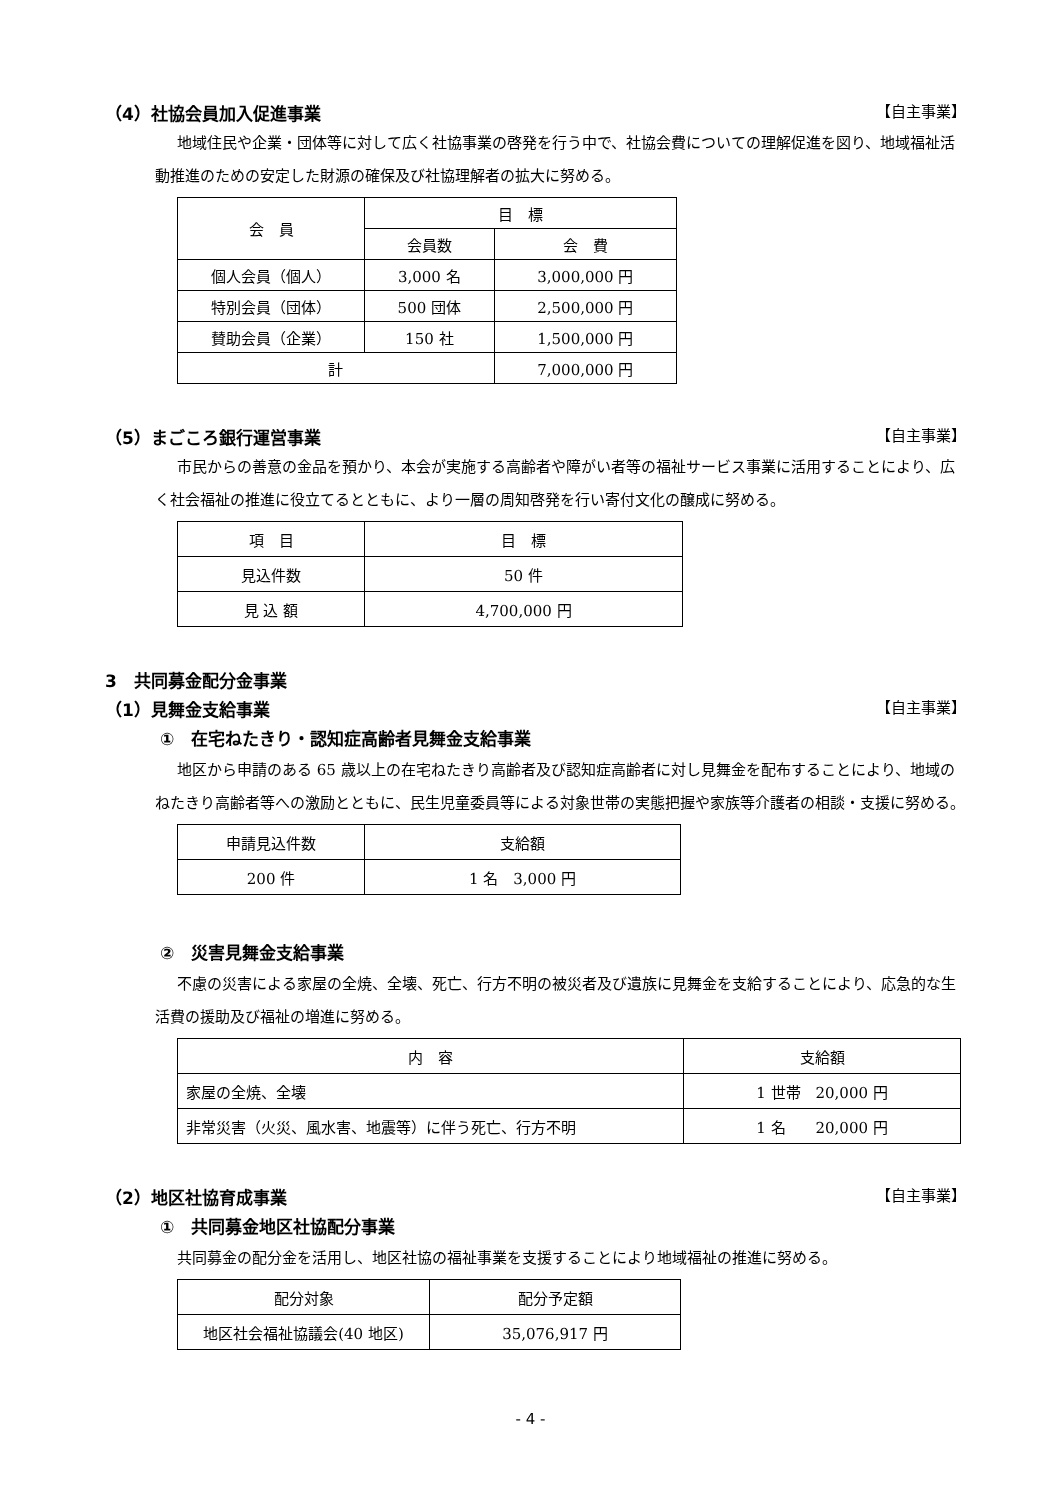（4）社協会員加入促進事業 【自主事業】
地域住民や企業・団体等に対して広く社協事業の啓発を行う中で、社協会費についての理解促進を図り、地域福祉活動推進のための安定した財源の確保及び社協理解者の拡大に努める。
| 会 員 | 目 標 | |
| --- | --- | --- |
| | 会員数 | 会 費 |
| 個人会員（個人） | 3,000 名 | 3,000,000 円 |
| 特別会員（団体） | 500 団体 | 2,500,000 円 |
| 賛助会員（企業） | 150 社 | 1,500,000 円 |
| 計 | | 7,000,000 円 |
（5）まごころ銀行運営事業 【自主事業】
市民からの善意の金品を預かり、本会が実施する高齢者や障がい者等の福祉サービス事業に活用することにより、広く社会福祉の推進に役立てるとともに、より一層の周知啓発を行い寄付文化の醸成に努める。
| 項 目 | 目 標 |
| --- | --- |
| 見込件数 | 50 件 |
| 見 込 額 | 4,700,000 円 |
3　共同募金配分金事業
（1）見舞金支給事業 【自主事業】
①　在宅ねたきり・認知症高齢者見舞金支給事業
地区から申請のある 65 歳以上の在宅ねたきり高齢者及び認知症高齢者に対し見舞金を配布することにより、地域のねたきり高齢者等への激励とともに、民生児童委員等による対象世帯の実態把握や家族等介護者の相談・支援に努める。
| 申請見込件数 | 支給額 |
| --- | --- |
| 200 件 | 1 名 3,000 円 |
②　災害見舞金支給事業
不慮の災害による家屋の全焼、全壊、死亡、行方不明の被災者及び遺族に見舞金を支給することにより、応急的な生活費の援助及び福祉の増進に努める。
| 内 容 | 支給額 |
| --- | --- |
| 家屋の全焼、全壊 | 1 世帯 20,000 円 |
| 非常災害（火災、風水害、地震等）に伴う死亡、行方不明 | 1 名 20,000 円 |
（2）地区社協育成事業 【自主事業】
①　共同募金地区社協配分事業
共同募金の配分金を活用し、地区社協の福祉事業を支援することにより地域福祉の推進に努める。
| 配分対象 | 配分予定額 |
| --- | --- |
| 地区社会福祉協議会(40 地区) | 35,076,917 円 |
- 4 -